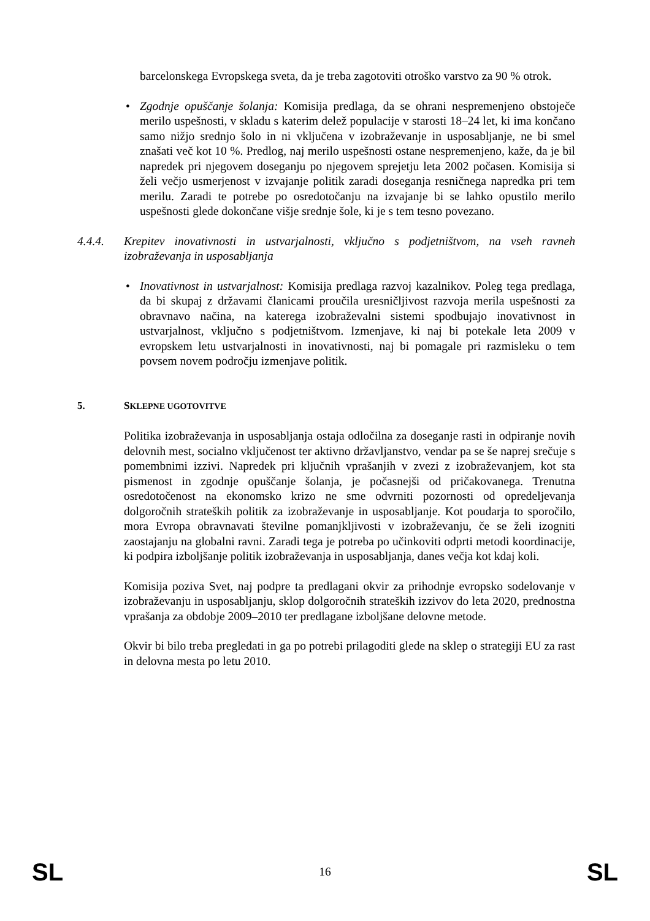barcelonskega Evropskega sveta, da je treba zagotoviti otroško varstvo za 90 % otrok.
• Zgodnje opuščanje šolanja: Komisija predlaga, da se ohrani nespremenjeno obstoječe merilo uspešnosti, v skladu s katerim delež populacije v starosti 18–24 let, ki ima končano samo nižjo srednjo šolo in ni vključena v izobraževanje in usposabljanje, ne bi smel znašati več kot 10 %. Predlog, naj merilo uspešnosti ostane nespremenjeno, kaže, da je bil napredek pri njegovem doseganju po njegovem sprejetju leta 2002 počasen. Komisija si želi večjo usmerjenost v izvajanje politik zaradi doseganja resničnega napredka pri tem merilu. Zaradi te potrebe po osredotočanju na izvajanje bi se lahko opustilo merilo uspešnosti glede dokončane višje srednje šole, ki je s tem tesno povezano.
4.4.4. Krepitev inovativnosti in ustvarjalnosti, vključno s podjetništvom, na vseh ravneh izobraževanja in usposabljanja
• Inovativnost in ustvarjalnost: Komisija predlaga razvoj kazalnikov. Poleg tega predlaga, da bi skupaj z državami članicami proučila uresničljivost razvoja merila uspešnosti za obravnavo načina, na katerega izobraževalni sistemi spodbujajo inovativnost in ustvarjalnost, vključno s podjetništvom. Izmenjave, ki naj bi potekale leta 2009 v evropskem letu ustvarjalnosti in inovativnosti, naj bi pomagale pri razmisleku o tem povsem novem področju izmenjave politik.
5. SKLEPNE UGOTOVITVE
Politika izobraževanja in usposabljanja ostaja odločilna za doseganje rasti in odpiranje novih delovnih mest, socialno vključenost ter aktivno državljanstvo, vendar pa se še naprej srečuje s pomembnimi izzivi. Napredek pri ključnih vprašanjih v zvezi z izobraževanjem, kot sta pismenost in zgodnje opuščanje šolanja, je počasnejši od pričakovanega. Trenutna osredotočenost na ekonomsko krizo ne sme odvrniti pozornosti od opredeljevanja dolgoročnih strateških politik za izobraževanje in usposabljanje. Kot poudarja to sporočilo, mora Evropa obravnavati številne pomanjkljivosti v izobraževanju, če se želi izogniti zaostajanju na globalni ravni. Zaradi tega je potreba po učinkoviti odprti metodi koordinacije, ki podpira izboljšanje politik izobraževanja in usposabljanja, danes večja kot kdaj koli.
Komisija poziva Svet, naj podpre ta predlagani okvir za prihodnje evropsko sodelovanje v izobraževanju in usposabljanju, sklop dolgoročnih strateških izzivov do leta 2020, prednostna vprašanja za obdobje 2009–2010 ter predlagane izboljšane delovne metode.
Okvir bi bilo treba pregledati in ga po potrebi prilagoditi glede na sklep o strategiji EU za rast in delovna mesta po letu 2010.
SL 16 SL